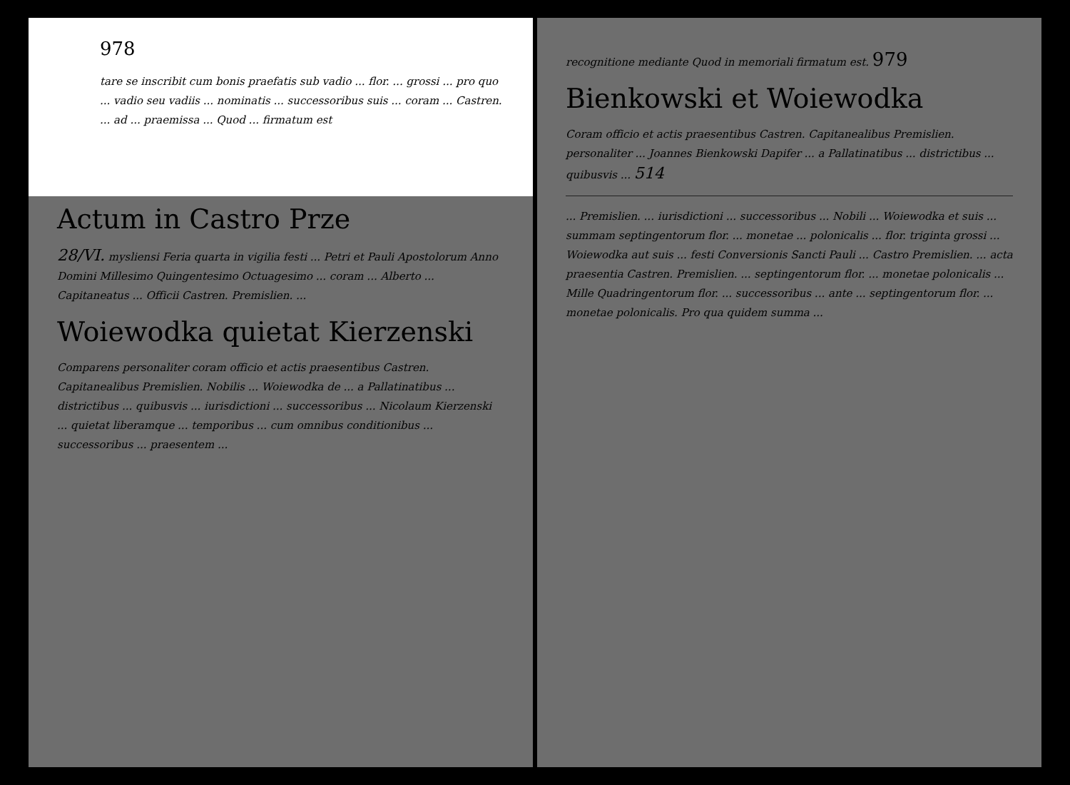978
tare se inscribit cum bonis praefatis sub vadio ... flor. ... grossi ... pro quo ... vadio seu vadiis ... nominatis ... successoribus suis ... coram ... Castren. ... ad ... praemissa ... Quod ... firmatum est
Actum in Castro Prze
28/VI. mysliensi Feria quarta in vigilia festi ... Petri et Pauli Apostolorum Anno Domini Millesimo Quingentesimo Octuagesimo ... coram ... Alberto ... Capitaneatus ... Officii Castren. Premislien. ...
Woiewodka quietat Kierzenski
Comparens personaliter coram officio et actis praesentibus Castren. Capitanealibus Premislien. Nobilis ... Woiewodka de ... a Pallatinatibus ... districtibus ... quibusvis ... iurisdictioni ... successoribus ... Nicolaum Kierzenski ... quietat liberamque ... temporibus ... cum omnibus conditionibus ... successoribus ... praesentem ...
recognitione mediante Quod in memoriali firmatum est. 979
Bienkowski et Woiewodka
Coram officio et actis praesentibus Castren. Capitanealibus Premislien. personaliter ... Joannes Bienkowski Dapifer ... a Pallatinatibus ... districtibus ... quibusvis ... 514
... Premislien. ... iurisdictioni ... successoribus ... Nobili ... Woiewodka et suis ... summam septingentorum flor. ... monetae ... polonicalis ... flor. triginta grossi ... Woiewodka aut suis ... festi Conversionis Sancti Pauli ... Castro Premislien. ... acta praesentia Castren. Premislien. ... septingentorum flor. ... monetae polonicalis ... Mille Quadringentorum flor. ... successoribus ... ante ... septingentorum flor. ... monetae polonicalis. Pro qua quidem summa ...